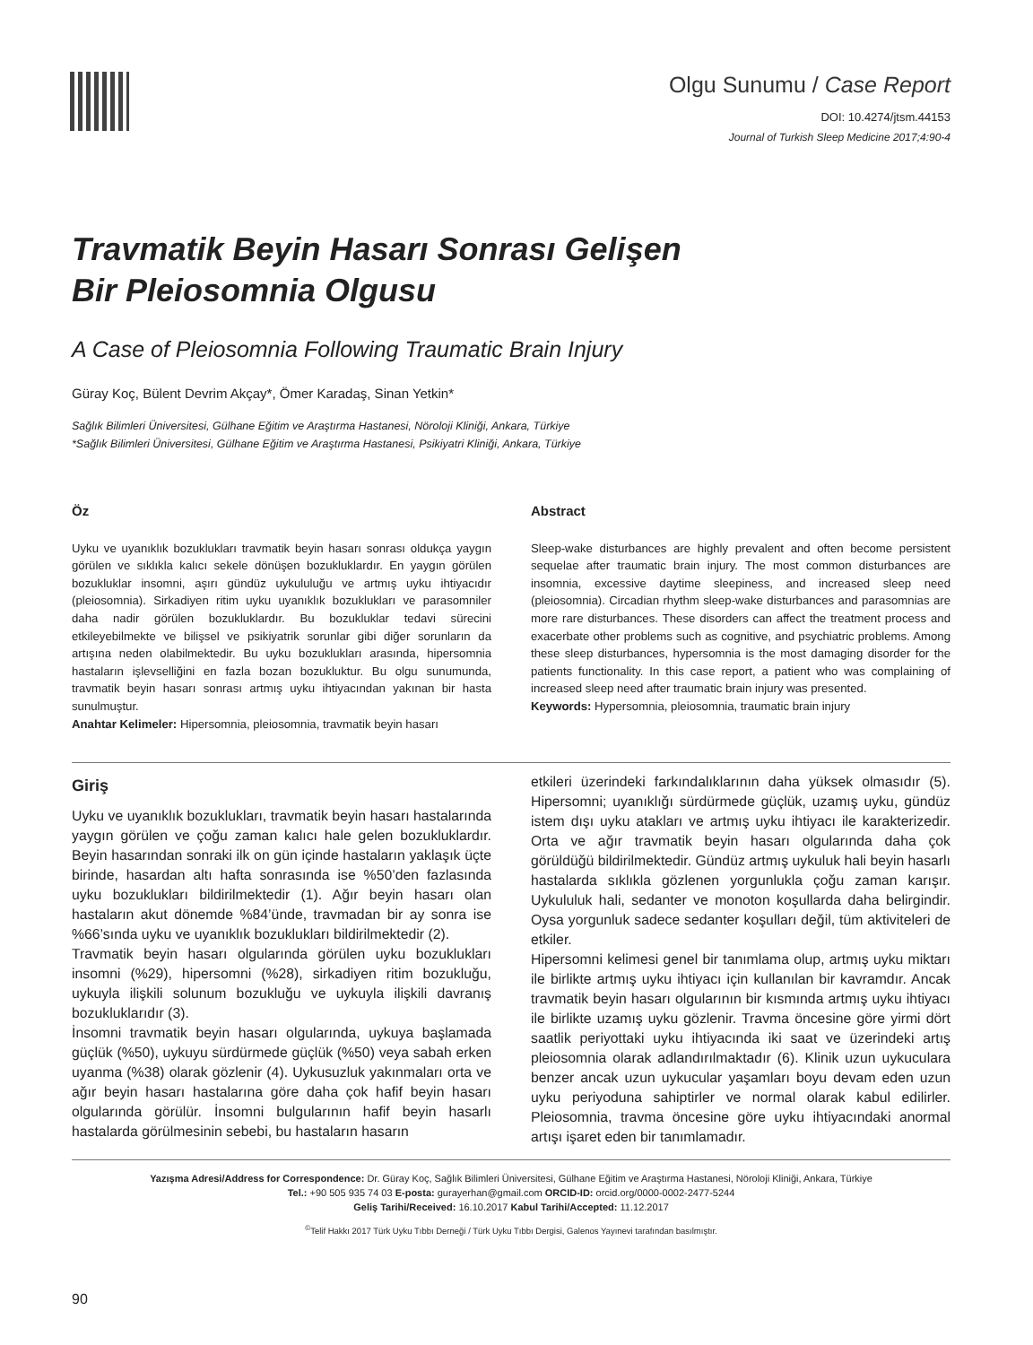Olgu Sunumu / Case Report
DOI: 10.4274/jtsm.44153
Journal of Turkish Sleep Medicine 2017;4:90-4
Travmatik Beyin Hasarı Sonrası Gelişen
Bir Pleiosomnia Olgusu
A Case of Pleiosomnia Following Traumatic Brain Injury
Güray Koç, Bülent Devrim Akçay*, Ömer Karadaş, Sinan Yetkin*
Sağlık Bilimleri Üniversitesi, Gülhane Eğitim ve Araştırma Hastanesi, Nöroloji Kliniği, Ankara, Türkiye
*Sağlık Bilimleri Üniversitesi, Gülhane Eğitim ve Araştırma Hastanesi, Psikiyatri Kliniği, Ankara, Türkiye
Öz
Uyku ve uyanıklık bozuklukları travmatik beyin hasarı sonrası oldukça yaygın görülen ve sıklıkla kalıcı sekele dönüşen bozukluklardır. En yaygın görülen bozukluklar insomni, aşırı gündüz uykululuğu ve artmış uyku ihtiyacıdır (pleiosomnia). Sirkadiyen ritim uyku uyanıklık bozuklukları ve parasomniler daha nadir görülen bozukluklardır. Bu bozukluklar tedavi sürecini etkileyebilmekte ve bilişsel ve psikiyatrik sorunlar gibi diğer sorunların da artışına neden olabilmektedir. Bu uyku bozuklukları arasında, hipersomnia hastaların işlevselliğini en fazla bozan bozukluktur. Bu olgu sunumunda, travmatik beyin hasarı sonrası artmış uyku ihtiyacından yakınan bir hasta sunulmuştur.
Anahtar Kelimeler: Hipersomnia, pleiosomnia, travmatik beyin hasarı
Abstract
Sleep-wake disturbances are highly prevalent and often become persistent sequelae after traumatic brain injury. The most common disturbances are insomnia, excessive daytime sleepiness, and increased sleep need (pleiosomnia). Circadian rhythm sleep-wake disturbances and parasomnias are more rare disturbances. These disorders can affect the treatment process and exacerbate other problems such as cognitive, and psychiatric problems. Among these sleep disturbances, hypersomnia is the most damaging disorder for the patients functionality. In this case report, a patient who was complaining of increased sleep need after traumatic brain injury was presented.
Keywords: Hypersomnia, pleiosomnia, traumatic brain injury
Giriş
Uyku ve uyanıklık bozuklukları, travmatik beyin hasarı hastalarında yaygın görülen ve çoğu zaman kalıcı hale gelen bozukluklardır. Beyin hasarından sonraki ilk on gün içinde hastaların yaklaşık üçte birinde, hasardan altı hafta sonrasında ise %50’den fazlasında uyku bozuklukları bildirilmektedir (1). Ağır beyin hasarı olan hastaların akut dönemde %84’ünde, travmadan bir ay sonra ise %66’sında uyku ve uyanıklık bozuklukları bildirilmektedir (2).
Travmatik beyin hasarı olgularında görülen uyku bozuklukları insomni (%29), hipersomni (%28), sirkadiyen ritim bozukluğu, uykuyla ilişkili solunum bozukluğu ve uykuyla ilişkili davranış bozukluklarıdır (3).
İnsomni travmatik beyin hasarı olgularında, uykuya başlamada güçlük (%50), uykuyu sürdürmede güçlük (%50) veya sabah erken uyanma (%38) olarak gözlenir (4). Uykusuzluk yakınmaları orta ve ağır beyin hasarı hastalarına göre daha çok hafif beyin hasarı olgularında görülür. İnsomni bulgularının hafif beyin hasarlı hastalarda görülmesinin sebebi, bu hastaların hasarın
etkileri üzerindeki farkındalıklarının daha yüksek olmasıdır (5). Hipersomni; uyanıklığı sürdürmede güçlük, uzamış uyku, gündüz istem dışı uyku atakları ve artmış uyku ihtiyacı ile karakterizedir. Orta ve ağır travmatik beyin hasarı olgularında daha çok görüldüğü bildirilmektedir. Gündüz artmış uykuluk hali beyin hasarlı hastalarda sıklıkla gözlenen yorgunlukla çoğu zaman karışır. Uykululuk hali, sedanter ve monoton koşullarda daha belirgindir. Oysa yorgunluk sadece sedanter koşulları değil, tüm aktiviteleri de etkiler.
Hipersomni kelimesi genel bir tanımlama olup, artmış uyku miktarı ile birlikte artmış uyku ihtiyacı için kullanılan bir kavramdır. Ancak travmatik beyin hasarı olgularının bir kısmında artmış uyku ihtiyacı ile birlikte uzamış uyku gözlenir. Travma öncesine göre yirmi dört saatlik periyottaki uyku ihtiyacında iki saat ve üzerindeki artış pleiosomnia olarak adlandırılmaktadır (6). Klinik uzun uykuculara benzer ancak uzun uykucular yaşamları boyu devam eden uzun uyku periyoduna sahiptirler ve normal olarak kabul edilirler. Pleiosomnia, travma öncesine göre uyku ihtiyacındaki anormal artışı işaret eden bir tanımlamadır.
Yazışma Adresi/Address for Correspondence: Dr. Güray Koç, Sağlık Bilimleri Üniversitesi, Gülhane Eğitim ve Araştırma Hastanesi, Nöroloji Kliniği, Ankara, Türkiye
Tel.: +90 505 935 74 03 E-posta: gurayerhan@gmail.com ORCID-ID: orcid.org/0000-0002-2477-5244
Geliş Tarihi/Received: 16.10.2017 Kabul Tarihi/Accepted: 11.12.2017
<sup>©</sup>Telif Hakkı 2017 Türk Uyku Tıbbı Derneği / Türk Uyku Tıbbı Dergisi, Galenos Yayınevi tarafından basılmıştır.
90